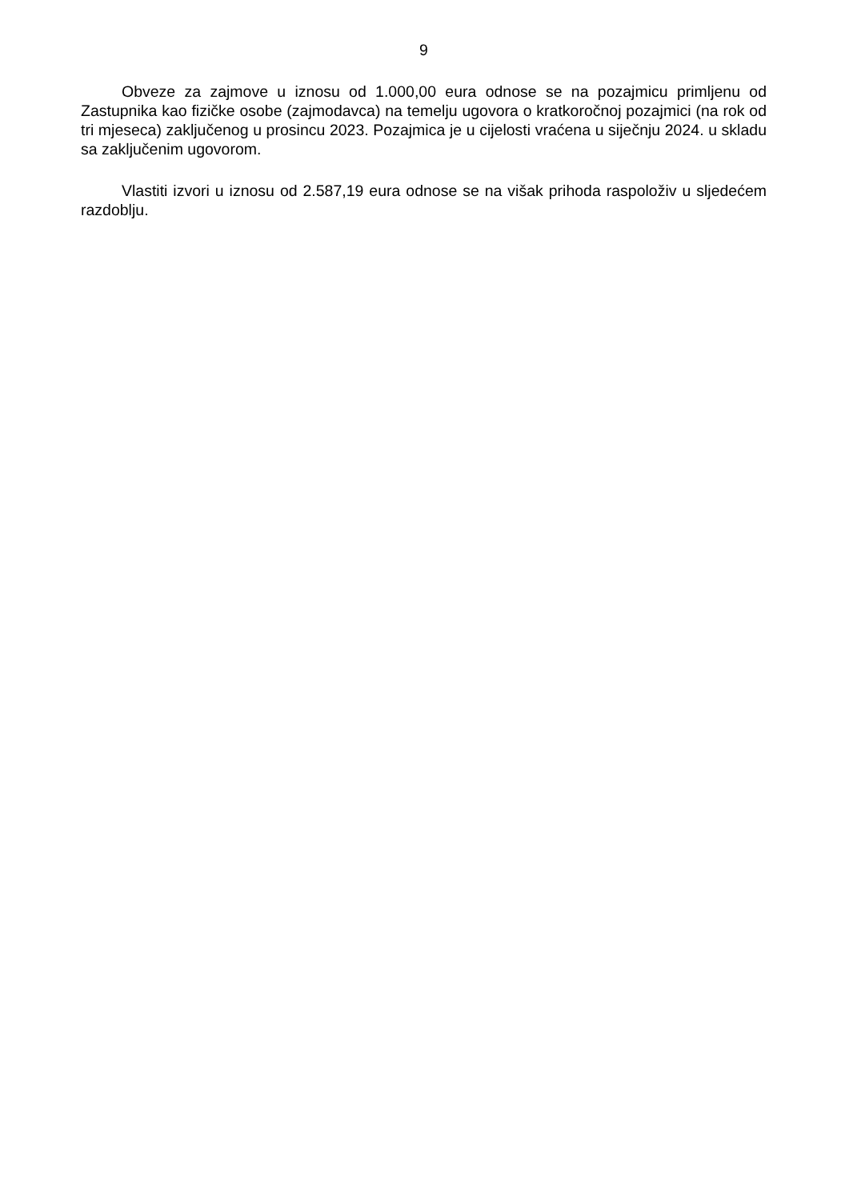9
Obveze za zajmove u iznosu od 1.000,00 eura odnose se na pozajmicu primljenu od Zastupnika kao fizičke osobe (zajmodavca) na temelju ugovora o kratkoročnoj pozajmici (na rok od tri mjeseca) zaključenog u prosincu 2023. Pozajmica je u cijelosti vraćena u siječnju 2024. u skladu sa zaključenim ugovorom.
Vlastiti izvori u iznosu od 2.587,19 eura odnose se na višak prihoda raspoloživ u sljedećem razdoblju.